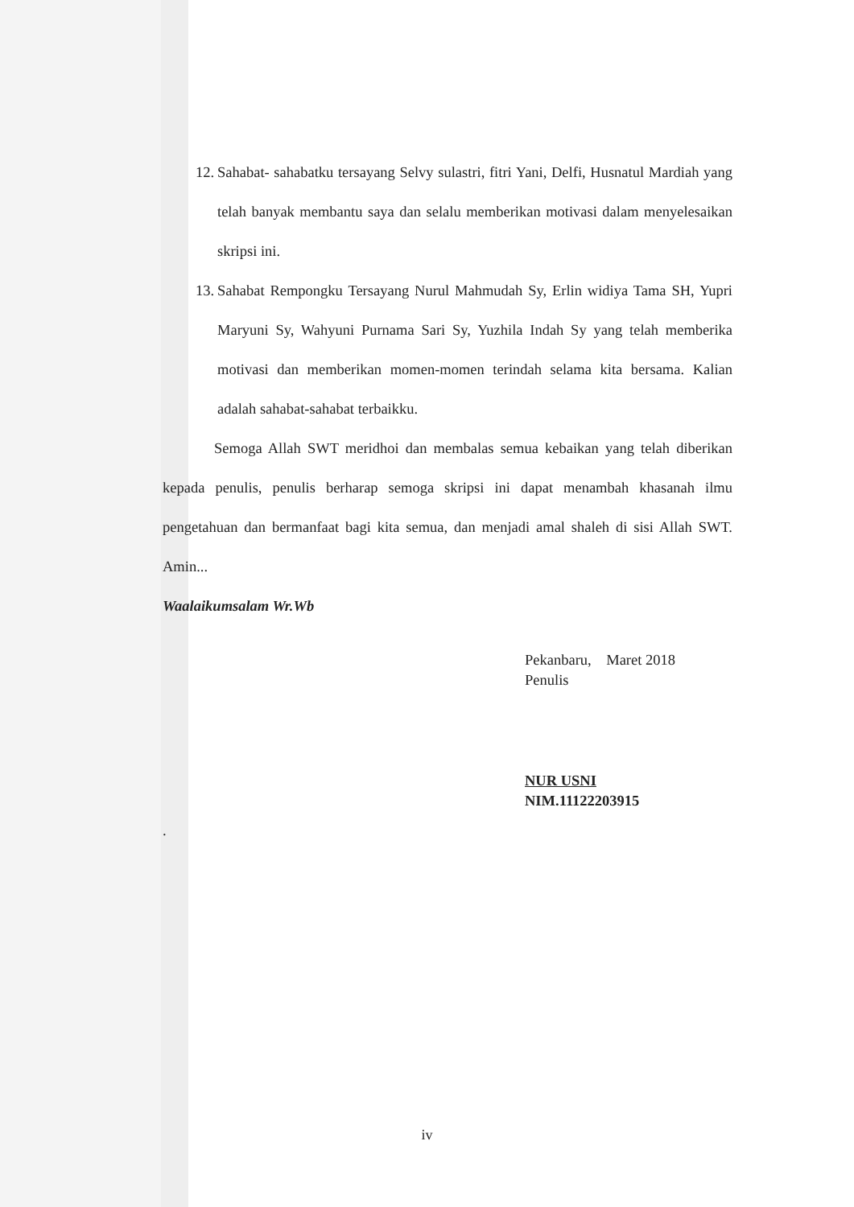12. Sahabat- sahabatku tersayang Selvy sulastri, fitri Yani, Delfi, Husnatul Mardiah yang telah banyak membantu saya dan selalu memberikan motivasi dalam menyelesaikan skripsi ini.
13. Sahabat Rempongku Tersayang Nurul Mahmudah Sy, Erlin widiya Tama SH, Yupri Maryuni Sy, Wahyuni Purnama Sari Sy, Yuzhila Indah Sy yang telah memberika motivasi dan memberikan momen-momen terindah selama kita bersama. Kalian adalah sahabat-sahabat terbaikku.
Semoga Allah SWT meridhoi dan membalas semua kebaikan yang telah diberikan kepada penulis, penulis berharap semoga skripsi ini dapat menambah khasanah ilmu pengetahuan dan bermanfaat bagi kita semua, dan menjadi amal shaleh di sisi Allah SWT. Amin...
Waalaikumsalam Wr.Wb
Pekanbaru, Maret 2018
Penulis
NUR USNI
NIM.11122203915
.
iv